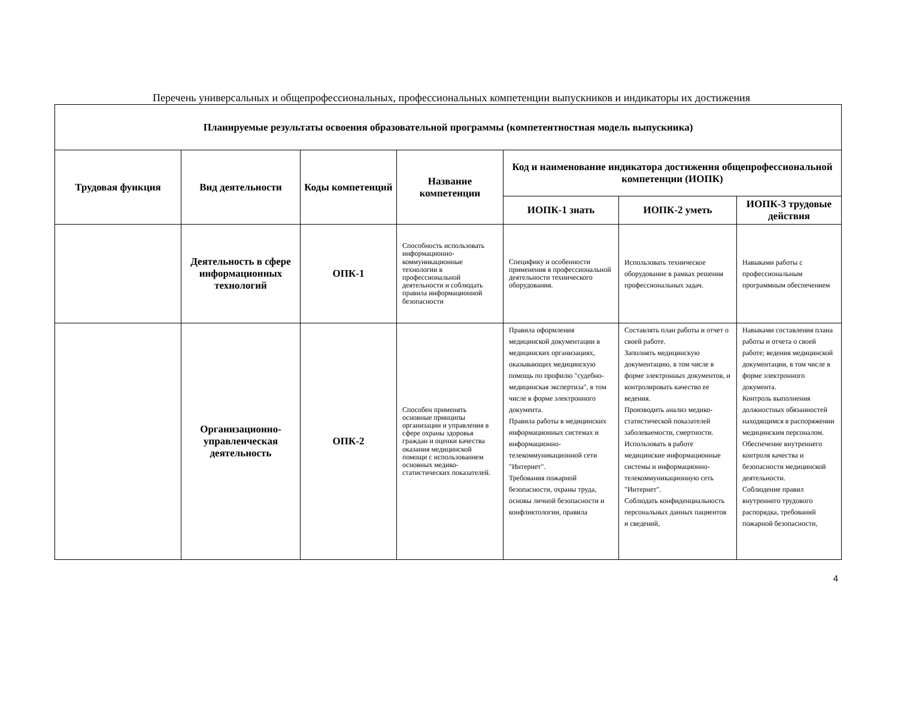Перечень универсальных и общепрофессиональных, профессиональных компетенции выпускников и индикаторы их достижения
| Планируемые результаты освоения образовательной программы (компетентностная модель выпускника) | | | | | | |
| --- | --- | --- | --- | --- | --- | --- |
| Трудовая функция | Вид деятельности | Коды компетенций | Название компетенции | Код и наименование индикатора достижения общепрофессиональной компетенции (ИОПК) | | |
| | | | | ИОПК-1 знать | ИОПК-2 уметь | ИОПК-3 трудовые действия |
| | Деятельность в сфере информационных технологий | ОПК-1 | Способность использовать информационно-коммуникационные технологии в профессиональной деятельности и соблюдать правила информационной безопасности | Специфику и особенности применения в профессиональной деятельности технического оборудования. | Использовать техническое оборудование в рамках решения профессиональных задач. | Навыками работы с профессиональным программным обеспечением |
| | Организационно-управленческая деятельность | ОПК-2 | Способен применять основные принципы организации и управления в сфере охраны здоровья граждан и оценки качества оказания медицинской помощи с использованием основных медико-статистических показателей. | Правила оформления медицинской документации в медицинских организациях, оказывающих медицинскую помощь по профилю "судебно-медицинская экспертиза", в том числе в форме электронного документа. Правила работы в медицинских информационных системах и информационно-телекоммуникационной сети "Интернет". Требования пожарной безопасности, охраны труда, основы личной безопасности и конфликтологии, правила | Составлять план работы и отчет о своей работе. Заполнять медицинскую документацию, в том числе в форме электронных документов, и контролировать качество ее ведения. Производить анализ медико-статистической показателей заболеваемости, смертности. Использовать в работе медицинские информационные системы и информационно-телекоммуникационную сеть "Интернет". Соблюдать конфиденциальность персональных данных пациентов и сведений, | Навыками составления плана работы и отчета о своей работе; ведения медицинской документации, в том числе в форме электронного документа. Контроль выполнения должностных обязанностей находящимся в распоряжении медицинским персоналом. Обеспечение внутреннего контроля качества и безопасности медицинской деятельности. Соблюдение правил внутреннего трудового распорядка, требований пожарной безопасности, |
4